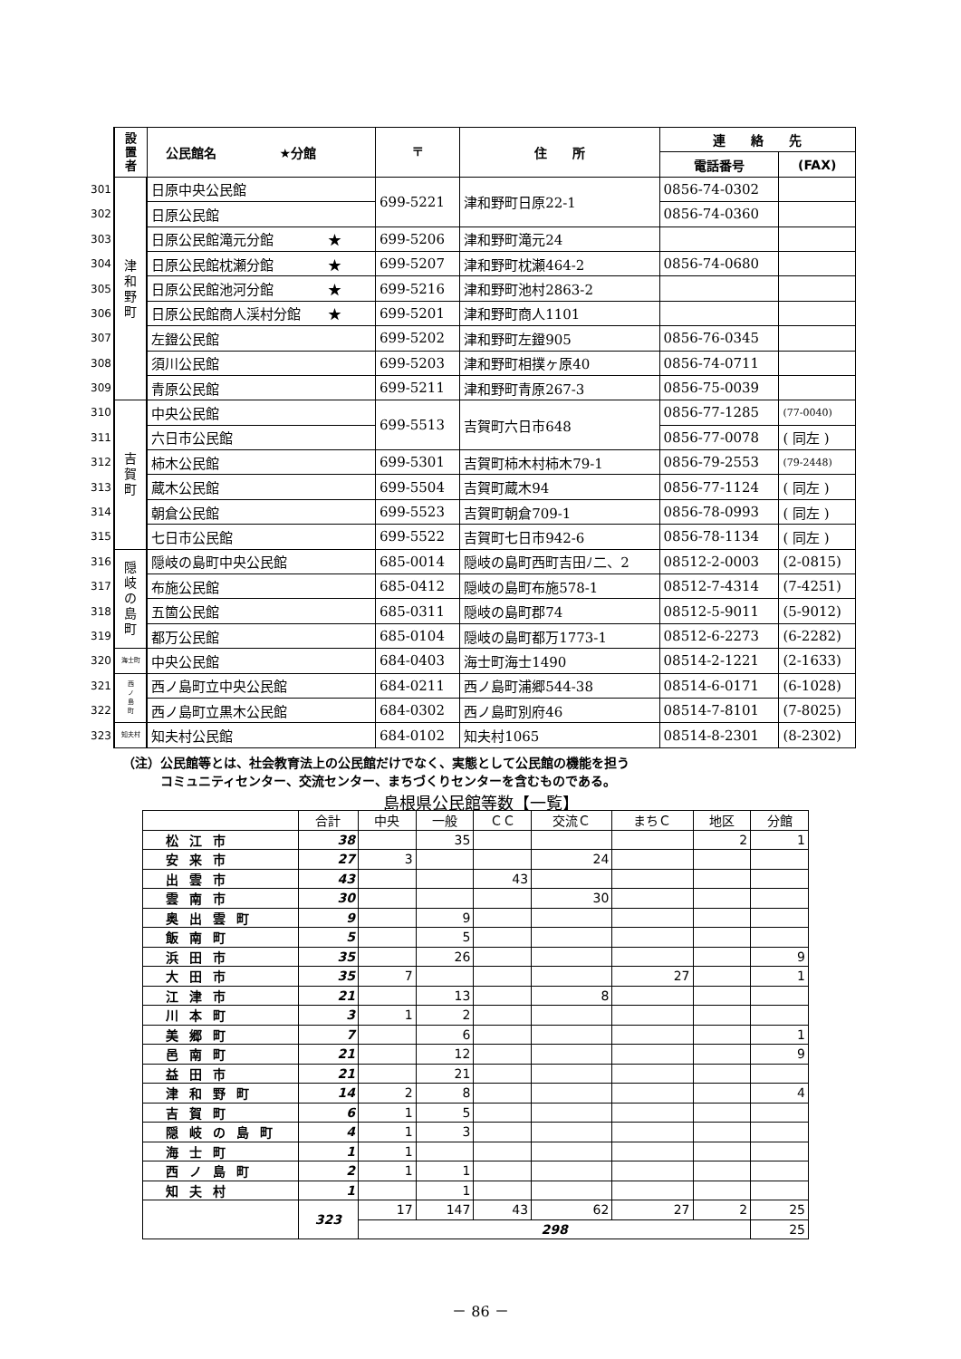| | 設 置 者 | 公民館名 ★分館 | 〒 | 住 所 | 連 絡 先 | |
| | | | | | 電話番号 | (FAX) |
| 301 | 津 和 野 町 | 日原中央公民館 | 699-5221 | 津和野町日原22-1 | 0856-74-0302 | |
| 302 | | 日原公民館 | | | 0856-74-0360 | |
| 303 | | 日原公民館滝元分館 ★ | 699-5206 | 津和野町滝元24 | | |
| 304 | | 日原公民館枕瀬分館 ★ | 699-5207 | 津和野町枕瀬464-2 | 0856-74-0680 | |
| 305 | | 日原公民館池河分館 ★ | 699-5216 | 津和野町池村2863-2 | | |
| 306 | | 日原公民館商人渓村分館 ★ | 699-5201 | 津和野町商人1101 | | |
| 307 | | 左鐙公民館 | 699-5202 | 津和野町左鐙905 | 0856-76-0345 | |
| 308 | | 須川公民館 | 699-5203 | 津和野町相撲ヶ原40 | 0856-74-0711 | |
| 309 | | 青原公民館 | 699-5211 | 津和野町青原267-3 | 0856-75-0039 | |
| 310 | 吉 賀 町 | 中央公民館 | 699-5513 | 吉賀町六日市648 | 0856-77-1285 | (77-0040) |
| 311 | | 六日市公民館 | | | 0856-77-0078 | ( 同左 ) |
| 312 | | 柿木公民館 | 699-5301 | 吉賀町柿木村柿木79-1 | 0856-79-2553 | (79-2448) |
| 313 | | 蔵木公民館 | 699-5504 | 吉賀町蔵木94 | 0856-77-1124 | ( 同左 ) |
| 314 | | 朝倉公民館 | 699-5523 | 吉賀町朝倉709-1 | 0856-78-0993 | ( 同左 ) |
| 315 | | 七日市公民館 | 699-5522 | 吉賀町七日市942-6 | 0856-78-1134 | ( 同左 ) |
| 316 | 隠 岐 の 島 町 | 隠岐の島町中央公民館 | 685-0014 | 隠岐の島町西町吉田ﾉ二、2 | 08512-2-0003 | (2-0815) |
| 317 | | 布施公民館 | 685-0412 | 隠岐の島町布施578-1 | 08512-7-4314 | (7-4251) |
| 318 | | 五箇公民館 | 685-0311 | 隠岐の島町郡74 | 08512-5-9011 | (5-9012) |
| 319 | | 都万公民館 | 685-0104 | 隠岐の島町都万1773-1 | 08512-6-2273 | (6-2282) |
| 320 | 海士町 | 中央公民館 | 684-0403 | 海士町海士1490 | 08514-2-1221 | (2-1633) |
| 321 | 西 ノ 島 町 | 西ノ島町立中央公民館 | 684-0211 | 西ノ島町浦郷544-38 | 08514-6-0171 | (6-1028) |
| 322 | | 西ノ島町立黒木公民館 | 684-0302 | 西ノ島町別府46 | 08514-7-8101 | (7-8025) |
| 323 | 知夫村 | 知夫村公民館 | 684-0102 | 知夫村1065 | 08514-8-2301 | (8-2302) |
（注）公民館等とは、社会教育法上の公民館だけでなく、実態として公民館の機能を担う
　　　コミュニティセンター、交流センター、まちづくりセンターを含むものである。
島根県公民館等数【一覧】
| | 合計 | 中央 | 一般 | ＣＣ | 交流Ｃ | まちＣ | 地区 | 分館 |
| --- | --- | --- | --- | --- | --- | --- | --- | --- |
| 松江市 | 38 | | 35 | | | | 2 | 1 |
| 安来市 | 27 | 3 | | | 24 | | | |
| 出雲市 | 43 | | | 43 | | | | |
| 雲南市 | 30 | | | | 30 | | | |
| 奥出雲町 | 9 | | 9 | | | | | |
| 飯南町 | 5 | | 5 | | | | | |
| 浜田市 | 35 | | 26 | | | | | 9 |
| 大田市 | 35 | 7 | | | | 27 | | 1 |
| 江津市 | 21 | | 13 | | 8 | | | |
| 川本町 | 3 | 1 | 2 | | | | | |
| 美郷町 | 7 | | 6 | | | | | 1 |
| 邑南町 | 21 | | 12 | | | | | 9 |
| 益田市 | 21 | | 21 | | | | | |
| 津和野町 | 14 | 2 | 8 | | | | | 4 |
| 吉賀町 | 6 | 1 | 5 | | | | | |
| 隠岐の島町 | 4 | 1 | 3 | | | | | |
| 海士町 | 1 | 1 | | | | | | |
| 西ノ島町 | 2 | 1 | 1 | | | | | |
| 知夫村 | 1 | | 1 | | | | | |
| | 323 | 17 | 147 | 43 | 62 | 27 | 2 | 25 |
| | | 298 | | | | | | 25 |
－ 86 －